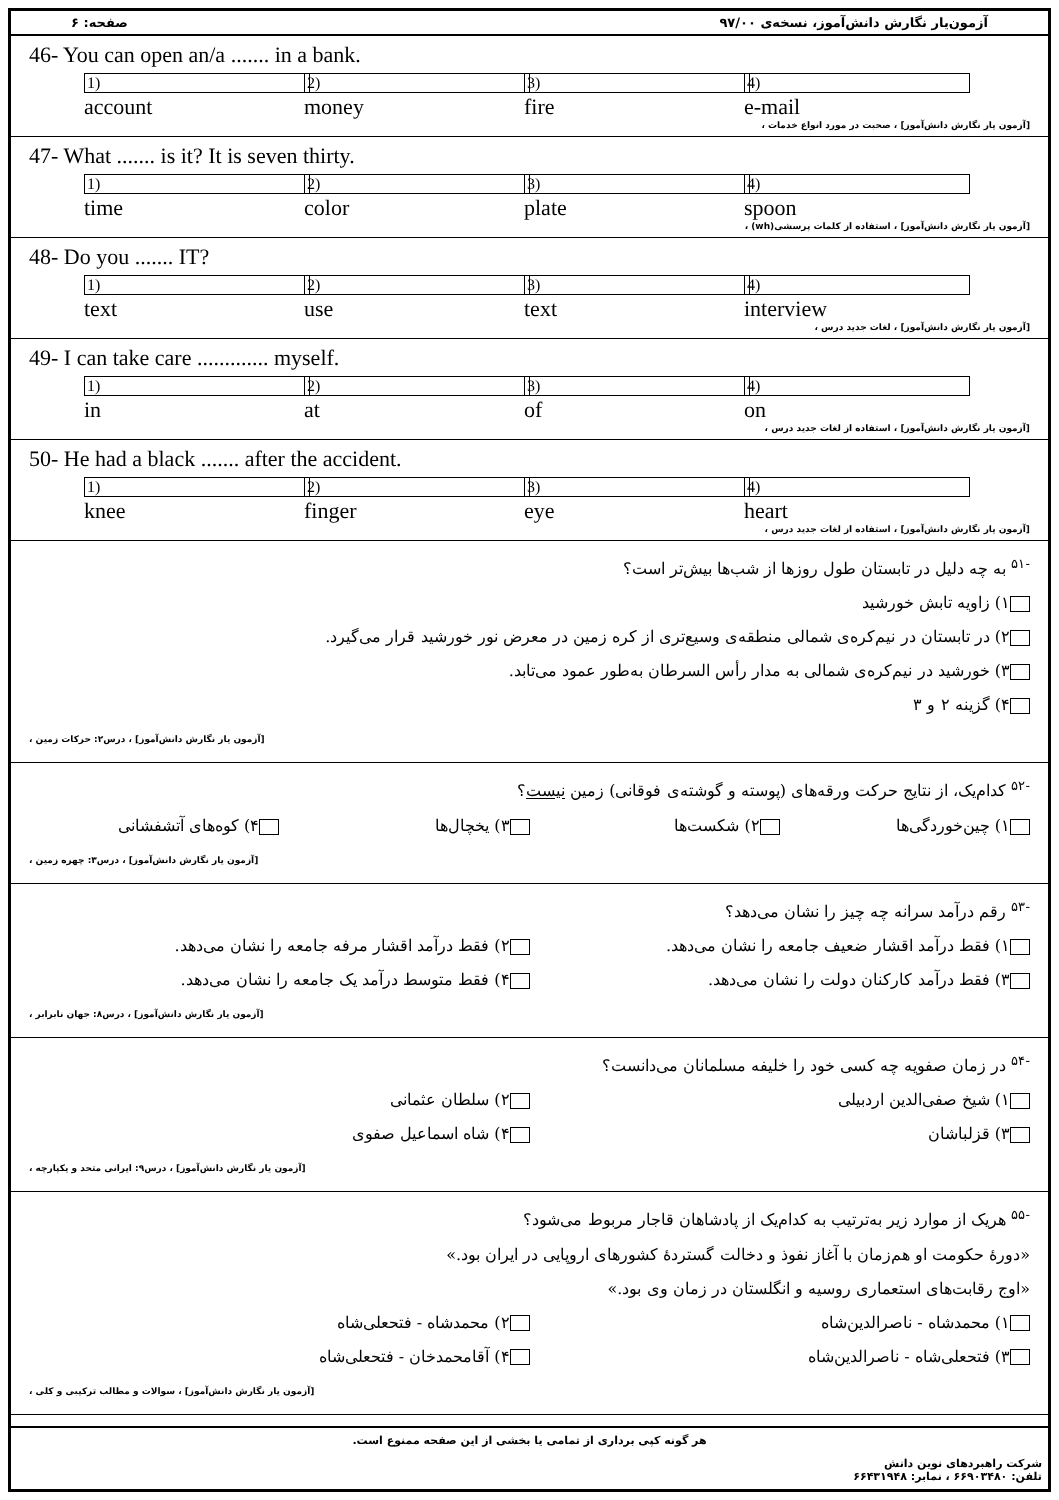آزمون‌یار نگارش دانش‌آموز، نسخه‌ی ۹۷/۰۰ صفحه: ۶
46- You can open an/a ....... in a bank.
1) account 2) money 3) fire 4) e-mail
[آزمون یار نگارش دانش‌آموز] ، صحبت در مورد انواع خدمات ،
47- What ....... is it? It is seven thirty.
1) time 2) color 3) plate 4) spoon
[آزمون یار نگارش دانش‌آموز] ، استفاده از کلمات پرسشی(wh) ،
48- Do you ....... IT?
1) text 2) use 3) text 4) interview
[آزمون یار نگارش دانش‌آموز] ، لغات جدید درس ،
49- I can take care ............. myself.
1) in 2) at 3) of 4) on
[آزمون یار نگارش دانش‌آموز] ، استفاده از لغات جدید درس ،
50- He had a black ....... after the accident.
1) knee 2) finger 3) eye 4) heart
[آزمون یار نگارش دانش‌آموز] ، استفاده از لغات جدید درس ،
<sup>-۵۱</sup> به چه دلیل در تابستان طول روزها از شب‌ها بیش‌تر است؟
۱) زاویه تابش خورشید
۲) در تابستان در نیم‌کره‌ی شمالی منطقه‌ی وسیع‌تری از کره زمین در معرض نور خورشید قرار می‌گیرد.
۳) خورشید در نیم‌کره‌ی شمالی به مدار رأس السرطان به‌طور عمود می‌تابد.
۴) گزینه ۲ و ۳
[آزمون یار نگارش دانش‌آموز] ، درس۲: حرکات زمین ،
<sup>-۵۲</sup> کدام‌یک، از نتایج حرکت ورقه‌های (پوسته و گوشته‌ی فوقانی) زمین نیست؟
۱) چین‌خوردگی‌ها ۲) شکست‌ها ۳) یخچال‌ها ۴) کوه‌های آتشفشانی
[آزمون یار نگارش دانش‌آموز] ، درس۳: چهره زمین ،
<sup>-۵۳</sup> رقم درآمد سرانه چه چیز را نشان می‌دهد؟
۱) فقط درآمد اقشار ضعیف جامعه را نشان می‌دهد. ۲) فقط درآمد اقشار مرفه جامعه را نشان می‌دهد.
۳) فقط درآمد کارکنان دولت را نشان می‌دهد. ۴) فقط متوسط درآمد یک جامعه را نشان می‌دهد.
[آزمون یار نگارش دانش‌آموز] ، درس۸: جهان نابرابر ،
<sup>-۵۴</sup> در زمان صفویه چه کسی خود را خلیفه مسلمانان می‌دانست؟
۱) شیخ صفی‌الدین اردبیلی ۲) سلطان عثمانی
۳) قزلباشان ۴) شاه اسماعیل صفوی
[آزمون یار نگارش دانش‌آموز] ، درس۹: ایرانی متحد و یکپارچه ،
<sup>-۵۵</sup> هریک از موارد زیر به‌ترتیب به کدام‌یک از پادشاهان قاجار مربوط می‌شود؟
«دورهٔ حکومت او هم‌زمان با آغاز نفوذ و دخالت گستردهٔ کشورهای اروپایی در ایران بود.»
«اوج رقابت‌های استعماری روسیه و انگلستان در زمان وی بود.»
۱) محمدشاه - ناصرالدین‌شاه ۲) محمدشاه - فتحعلی‌شاه
۳) فتحعلی‌شاه - ناصرالدین‌شاه ۴) آقامحمدخان - فتحعلی‌شاه
[آزمون یار نگارش دانش‌آموز] ، سوالات و مطالب ترکیبی و کلی ،
هر گونه کپی برداری از تمامی یا بخشی از این صفحه ممنوع است.
شرکت راهبردهای نوین دانش
تلفن: ۶۶۹۰۳۴۸۰ ، نمابر: ۶۶۴۳۱۹۴۸